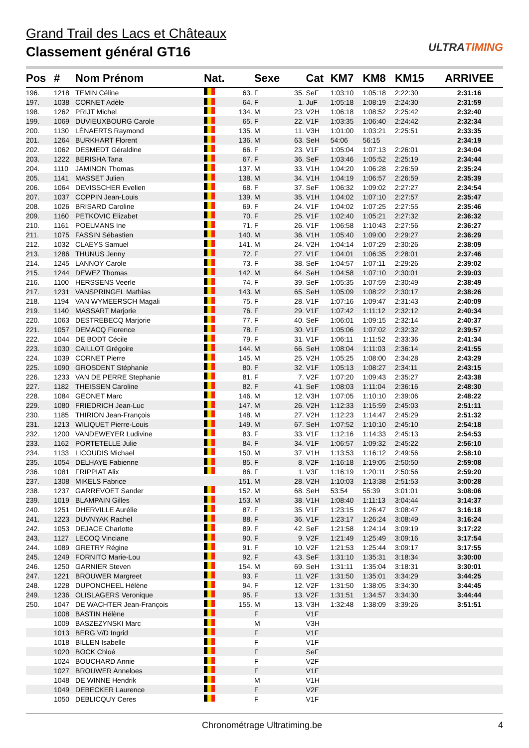Grand Trail des Lacs et Châteaux
Classement général GT16
ULTRATIMING
| Pos | # | Nom Prénom | Nat. | | Sexe | | Cat | KM7 | KM8 | KM15 | ARRIVEE |
| --- | --- | --- | --- | --- | --- | --- | --- | --- | --- | --- | --- |
| 196. | 1218 | TEMIN Céline | | 63. | F | 35. | SeF | 1:03:10 | 1:05:18 | 2:22:30 | 2:31:16 |
| 197. | 1038 | CORNET Adèle | | 64. | F | 1. | JuF | 1:05:18 | 1:08:19 | 2:24:30 | 2:31:59 |
| 198. | 1262 | PRIJT Michel | | 134. | M | 23. | V2H | 1:06:18 | 1:08:52 | 2:25:42 | 2:32:40 |
| 199. | 1069 | DUVIEUXBOURG Carole | | 65. | F | 22. | V1F | 1:03:35 | 1:06:40 | 2:24:42 | 2:32:34 |
| 200. | 1130 | LÉNAERTS Raymond | | 135. | M | 11. | V3H | 1:01:00 | 1:03:21 | 2:25:51 | 2:33:35 |
| 201. | 1264 | BURKHART Florent | | 136. | M | 63. | SeH | 54:06 | 56:15 | | 2:34:19 |
| 202. | 1062 | DESMEDT Géraldine | | 66. | F | 23. | V1F | 1:05:04 | 1:07:13 | 2:26:01 | 2:34:04 |
| 203. | 1222 | BERISHA Tana | | 67. | F | 36. | SeF | 1:03:46 | 1:05:52 | 2:25:19 | 2:34:44 |
| 204. | 1110 | JAMINON Thomas | | 137. | M | 33. | V1H | 1:04:20 | 1:06:28 | 2:26:59 | 2:35:24 |
| 205. | 1141 | MASSET Julien | | 138. | M | 34. | V1H | 1:04:19 | 1:06:57 | 2:26:59 | 2:35:39 |
| 206. | 1064 | DEVISSCHER Evelien | | 68. | F | 37. | SeF | 1:06:32 | 1:09:02 | 2:27:27 | 2:34:54 |
| 207. | 1037 | COPPIN Jean-Louis | | 139. | M | 35. | V1H | 1:04:02 | 1:07:10 | 2:27:57 | 2:35:47 |
| 208. | 1026 | BRISARD Caroline | | 69. | F | 24. | V1F | 1:04:02 | 1:07:25 | 2:27:55 | 2:35:46 |
| 209. | 1160 | PETKOVIC Elizabet | | 70. | F | 25. | V1F | 1:02:40 | 1:05:21 | 2:27:32 | 2:36:32 |
| 210. | 1161 | POELMANS Ine | | 71. | F | 26. | V1F | 1:06:58 | 1:10:43 | 2:27:56 | 2:36:27 |
| 211. | 1075 | FASSIN Sébastien | | 140. | M | 36. | V1H | 1:05:40 | 1:09:00 | 2:29:27 | 2:36:29 |
| 212. | 1032 | CLAEYS Samuel | | 141. | M | 24. | V2H | 1:04:14 | 1:07:29 | 2:30:26 | 2:38:09 |
| 213. | 1286 | THUNUS Jenny | | 72. | F | 27. | V1F | 1:04:01 | 1:06:35 | 2:28:01 | 2:37:46 |
| 214. | 1245 | LANNOY Carole | | 73. | F | 38. | SeF | 1:04:57 | 1:07:11 | 2:29:26 | 2:39:02 |
| 215. | 1244 | DEWEZ Thomas | | 142. | M | 64. | SeH | 1:04:58 | 1:07:10 | 2:30:01 | 2:39:03 |
| 216. | 1100 | HERSSENS Veerle | | 74. | F | 39. | SeF | 1:05:35 | 1:07:59 | 2:30:49 | 2:38:49 |
| 217. | 1231 | VANSPRINGEL Mathias | | 143. | M | 65. | SeH | 1:05:09 | 1:08:22 | 2:30:17 | 2:38:26 |
| 218. | 1194 | VAN WYMEERSCH Magali | | 75. | F | 28. | V1F | 1:07:16 | 1:09:47 | 2:31:43 | 2:40:09 |
| 219. | 1140 | MASSART Marjorie | | 76. | F | 29. | V1F | 1:07:42 | 1:11:12 | 2:32:12 | 2:40:34 |
| 220. | 1063 | DESTREBECQ Marjorie | | 77. | F | 40. | SeF | 1:06:01 | 1:09:15 | 2:32:14 | 2:40:37 |
| 221. | 1057 | DEMACQ Florence | | 78. | F | 30. | V1F | 1:05:06 | 1:07:02 | 2:32:32 | 2:39:57 |
| 222. | 1044 | DE BODT Cécile | | 79. | F | 31. | V1F | 1:06:11 | 1:11:52 | 2:33:36 | 2:41:34 |
| 223. | 1030 | CAILLOT Grégoire | | 144. | M | 66. | SeH | 1:08:04 | 1:11:03 | 2:36:14 | 2:41:55 |
| 224. | 1039 | CORNET Pierre | | 145. | M | 25. | V2H | 1:05:25 | 1:08:00 | 2:34:28 | 2:43:29 |
| 225. | 1090 | GROSDENT Stéphanie | | 80. | F | 32. | V1F | 1:05:13 | 1:08:27 | 2:34:11 | 2:43:15 |
| 226. | 1233 | VAN DE PERRE Stephanie | | 81. | F | 7. | V2F | 1:07:20 | 1:09:43 | 2:35:27 | 2:43:38 |
| 227. | 1182 | THEISSEN Caroline | | 82. | F | 41. | SeF | 1:08:03 | 1:11:04 | 2:36:16 | 2:48:30 |
| 228. | 1084 | GEONET Marc | | 146. | M | 12. | V3H | 1:07:05 | 1:10:10 | 2:39:06 | 2:48:22 |
| 229. | 1080 | FRIEDRICH Jean-Luc | | 147. | M | 26. | V2H | 1:12:33 | 1:15:59 | 2:45:03 | 2:51:11 |
| 230. | 1185 | THIRION Jean-François | | 148. | M | 27. | V2H | 1:12:23 | 1:14:47 | 2:45:29 | 2:51:32 |
| 231. | 1213 | WILIQUET Pierre-Louis | | 149. | M | 67. | SeH | 1:07:52 | 1:10:10 | 2:45:10 | 2:54:18 |
| 232. | 1200 | VANDEWEYER Ludivine | | 83. | F | 33. | V1F | 1:12:16 | 1:14:33 | 2:45:13 | 2:54:53 |
| 233. | 1162 | PORTETELLE Julie | | 84. | F | 34. | V1F | 1:06:57 | 1:09:32 | 2:45:22 | 2:56:10 |
| 234. | 1133 | LICOUDIS Michael | | 150. | M | 37. | V1H | 1:13:53 | 1:16:12 | 2:49:56 | 2:58:10 |
| 235. | 1054 | DELHAYE Fabienne | | 85. | F | 8. | V2F | 1:16:18 | 1:19:05 | 2:50:50 | 2:59:08 |
| 236. | 1081 | FRIPPIAT Alix | | 86. | F | 1. | V3F | 1:16:19 | 1:20:11 | 2:50:56 | 2:59:20 |
| 237. | 1308 | MIKELS Fabrice | | 151. | M | 28. | V2H | 1:10:03 | 1:13:38 | 2:51:53 | 3:00:28 |
| 238. | 1237 | GARREVOET Sander | | 152. | M | 68. | SeH | 53:54 | 55:39 | 3:01:01 | 3:08:06 |
| 239. | 1019 | BLAMPAIN Gilles | | 153. | M | 38. | V1H | 1:08:40 | 1:11:13 | 3:04:44 | 3:14:37 |
| 240. | 1251 | DHERVILLE Aurélie | | 87. | F | 35. | V1F | 1:23:15 | 1:26:47 | 3:08:47 | 3:16:18 |
| 241. | 1223 | DUVNYAK Rachel | | 88. | F | 36. | V1F | 1:23:17 | 1:26:24 | 3:08:49 | 3:16:24 |
| 242. | 1053 | DEJACE Charlotte | | 89. | F | 42. | SeF | 1:21:58 | 1:24:14 | 3:09:19 | 3:17:22 |
| 243. | 1127 | LECOQ Vinciane | | 90. | F | 9. | V2F | 1:21:49 | 1:25:49 | 3:09:16 | 3:17:54 |
| 244. | 1089 | GRETRY Régine | | 91. | F | 10. | V2F | 1:21:53 | 1:25:44 | 3:09:17 | 3:17:55 |
| 245. | 1249 | FORNITO Marie-Lou | | 92. | F | 43. | SeF | 1:31:10 | 1:35:31 | 3:18:34 | 3:30:00 |
| 246. | 1250 | GARNIER Steven | | 154. | M | 69. | SeH | 1:31:11 | 1:35:04 | 3:18:31 | 3:30:01 |
| 247. | 1221 | BROUWER Margreet | | 93. | F | 11. | V2F | 1:31:50 | 1:35:01 | 3:34:29 | 3:44:25 |
| 248. | 1228 | DUPONCHEEL Hélène | | 94. | F | 12. | V2F | 1:31:50 | 1:38:05 | 3:34:30 | 3:44:45 |
| 249. | 1236 | OLISLAGERS Veronique | | 95. | F | 13. | V2F | 1:31:51 | 1:34:57 | 3:34:30 | 3:44:44 |
| 250. | 1047 | DE WACHTER Jean-François | | 155. | M | 13. | V3H | 1:32:48 | 1:38:09 | 3:39:26 | 3:51:51 |
| | 1008 | BASTIN Hélène | | | F | | V1F | | | | |
| | 1009 | BASZEZYNSKI Marc | | | M | | V3H | | | | |
| | 1013 | BERG V/D Ingrid | | | F | | V1F | | | | |
| | 1018 | BILLEN Isabelle | | | F | | V1F | | | | |
| | 1020 | BOCK Chloé | | | F | | SeF | | | | |
| | 1024 | BOUCHARD Annie | | | F | | V2F | | | | |
| | 1027 | BROUWER Anneloes | | | F | | V1F | | | | |
| | 1048 | DE WINNE Hendrik | | | M | | V1H | | | | |
| | 1049 | DEBECKER Laurence | | | F | | V2F | | | | |
| | 1050 | DEBLICQUY Ceres | | | F | | V1F | | | | |
Chronométrage Ultratiming.be 4